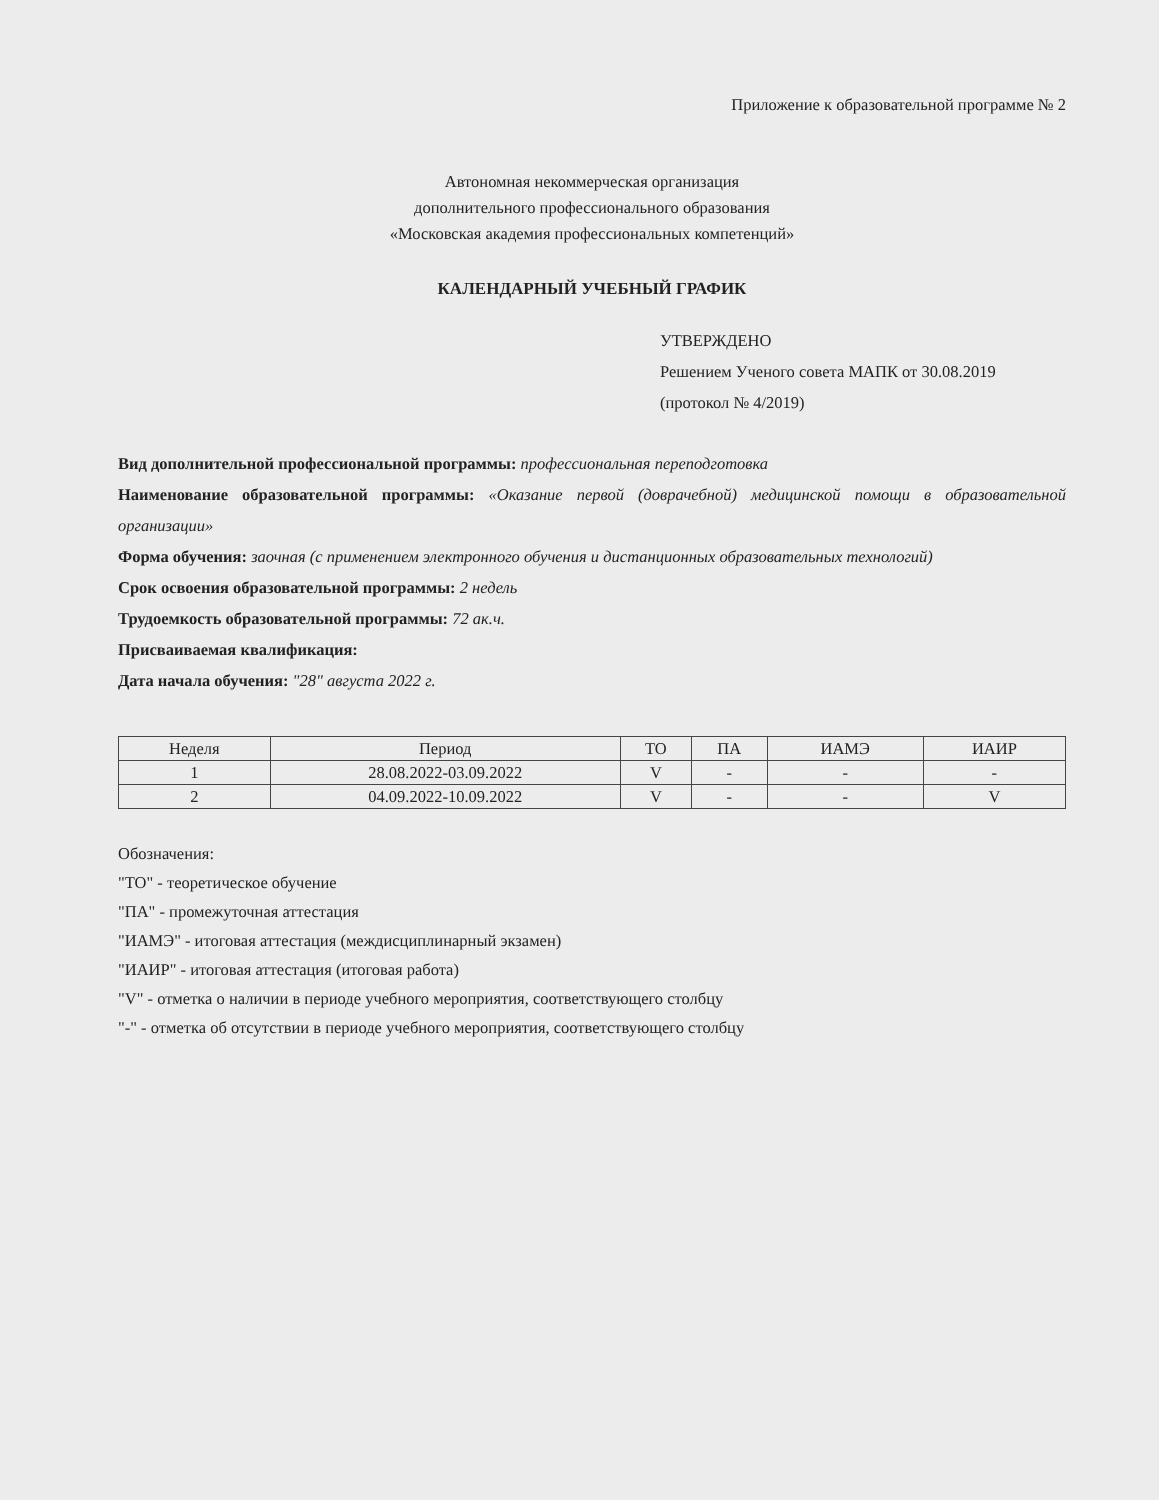Приложение к образовательной программе № 2
Автономная некоммерческая организация
дополнительного профессионального образования
«Московская академия профессиональных компетенций»
КАЛЕНДАРНЫЙ УЧЕБНЫЙ ГРАФИК
УТВЕРЖДЕНО
Решением Ученого совета МАПК от 30.08.2019
(протокол № 4/2019)
Вид дополнительной профессиональной программы: профессиональная переподготовка
Наименование образовательной программы: «Оказание первой (доврачебной) медицинской помощи в образовательной организации»
Форма обучения: заочная (с применением электронного обучения и дистанционных образовательных технологий)
Срок освоения образовательной программы: 2 недель
Трудоемкость образовательной программы: 72 ак.ч.
Присваиваемая квалификация:
Дата начала обучения: "28" августа 2022 г.
| Неделя | Период | ТО | ПА | ИАМЭ | ИАИР |
| --- | --- | --- | --- | --- | --- |
| 1 | 28.08.2022-03.09.2022 | V | - | - | - |
| 2 | 04.09.2022-10.09.2022 | V | - | - | V |
Обозначения:
"ТО" - теоретическое обучение
"ПА" - промежуточная аттестация
"ИАМЭ" - итоговая аттестация (междисциплинарный экзамен)
"ИАИР" - итоговая аттестация (итоговая работа)
"V" - отметка о наличии в периоде учебного мероприятия, соответствующего столбцу
"-" - отметка об отсутствии в периоде учебного мероприятия, соответствующего столбцу